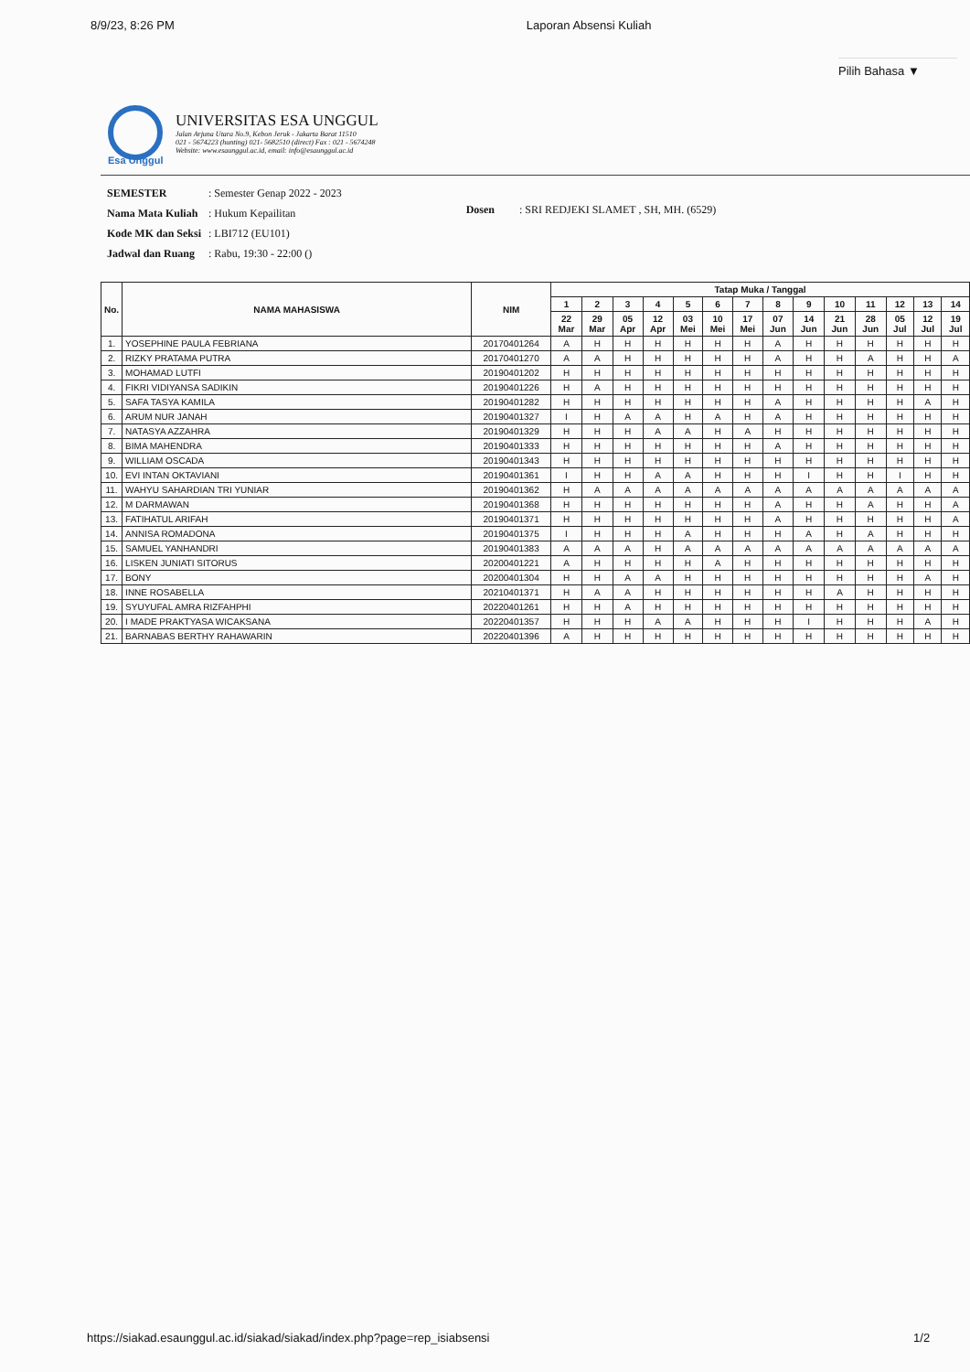8/9/23, 8:26 PM Laporan Absensi Kuliah
Pilih Bahasa ▼
UNIVERSITAS ESA UNGGUL
Jalan Arjuna Utara No.9, Kebon Jeruk - Jakarta Barat 11510
021 - 5674223 (hunting) 021- 5682510 (direct) Fax : 021 - 5674248
Website: www.esaunggul.ac.id, email: info@esaunggul.ac.id
Esa Unggul
| SEMESTER | : Semester Genap 2022 - 2023 |
| Nama Mata Kuliah | : Hukum Kepailitan |
| Kode MK dan Seksi | : LBI712 (EU101) |
| Jadwal dan Ruang | : Rabu, 19:30 - 22:00 () |
Dosen : SRI REDJEKI SLAMET , SH, MH. (6529)
| No. | NAMA MAHASISWA | NIM | Tatap Muka / Tanggal | | | | | | | | | | | | | |
| --- | --- | --- | --- | --- | --- | --- | --- | --- | --- | --- | --- | --- | --- | --- | --- | --- |
| | | | 1 | 2 | 3 | 4 | 5 | 6 | 7 | 8 | 9 | 10 | 11 | 12 | 13 | 14 |
| | | | 22 Mar | 29 Mar | 05 Apr | 12 Apr | 03 Mei | 10 Mei | 17 Mei | 07 Jun | 14 Jun | 21 Jun | 28 Jun | 05 Jul | 12 Jul | 19 Jul |
| 1. | YOSEPHINE PAULA FEBRIANA | 20170401264 | A | H | H | H | H | H | H | A | H | H | H | H | H | H |
| 2. | RIZKY PRATAMA PUTRA | 20170401270 | A | A | H | H | H | H | H | A | H | H | A | H | H | A |
| 3. | MOHAMAD LUTFI | 20190401202 | H | H | H | H | H | H | H | H | H | H | H | H | H | H |
| 4. | FIKRI VIDIYANSA SADIKIN | 20190401226 | H | A | H | H | H | H | H | H | H | H | H | H | H | H |
| 5. | SAFA TASYA KAMILA | 20190401282 | H | H | H | H | H | H | H | A | H | H | H | H | A | H |
| 6. | ARUM NUR JANAH | 20190401327 | I | H | A | A | H | A | H | A | H | H | H | H | H | H |
| 7. | NATASYA AZZAHRA | 20190401329 | H | H | H | A | A | H | A | H | H | H | H | H | H | H |
| 8. | BIMA MAHENDRA | 20190401333 | H | H | H | H | H | H | H | A | H | H | H | H | H | H |
| 9. | WILLIAM OSCADA | 20190401343 | H | H | H | H | H | H | H | H | H | H | H | H | H | H |
| 10. | EVI INTAN OKTAVIANI | 20190401361 | I | H | H | A | A | H | H | H | I | H | H | I | H | H |
| 11. | WAHYU SAHARDIAN TRI YUNIAR | 20190401362 | H | A | A | A | A | A | A | A | A | A | A | A | A | A |
| 12. | M DARMAWAN | 20190401368 | H | H | H | H | H | H | H | A | H | H | A | H | H | A |
| 13. | FATIHATUL ARIFAH | 20190401371 | H | H | H | H | H | H | H | A | H | H | H | H | H | A |
| 14. | ANNISA ROMADONA | 20190401375 | I | H | H | H | A | H | H | H | A | H | A | H | H | H |
| 15. | SAMUEL YANHANDRI | 20190401383 | A | A | A | H | A | A | A | A | A | A | A | A | A | A |
| 16. | LISKEN JUNIATI SITORUS | 20200401221 | A | H | H | H | H | A | H | H | H | H | H | H | H | H |
| 17. | BONY | 20200401304 | H | H | A | A | H | H | H | H | H | H | H | H | A | H |
| 18. | INNE ROSABELLA | 20210401371 | H | A | A | H | H | H | H | H | H | A | H | H | H | H |
| 19. | SYUYUFAL AMRA RIZFAHPHI | 20220401261 | H | H | A | H | H | H | H | H | H | H | H | H | H | H |
| 20. | I MADE PRAKTYASA WICAKSANA | 20220401357 | H | H | H | A | A | H | H | H | I | H | H | H | A | H |
| 21. | BARNABAS BERTHY RAHAWARIN | 20220401396 | A | H | H | H | H | H | H | H | H | H | H | H | H | H |
https://siakad.esaunggul.ac.id/siakad/siakad/index.php?page=rep_isiabsensi 1/2